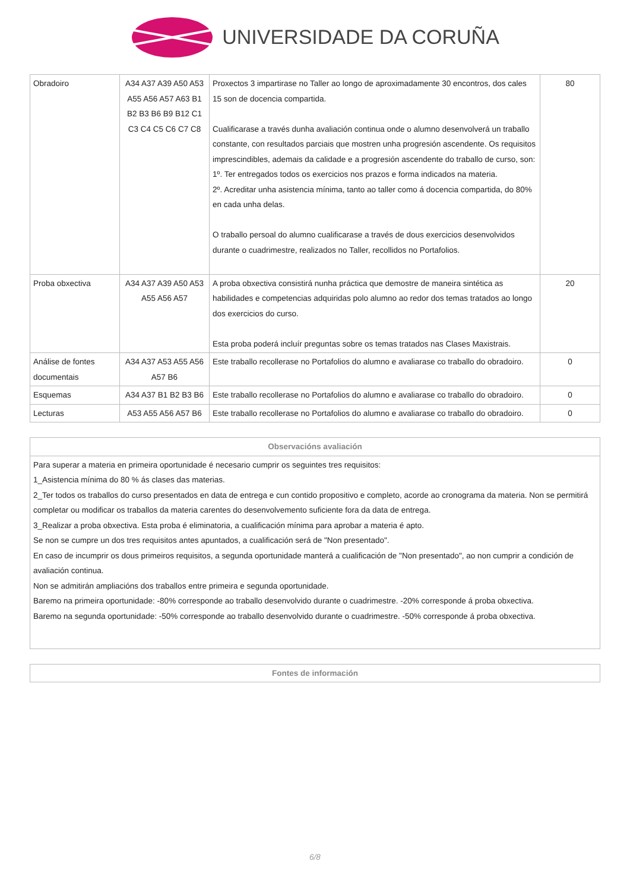UNIVERSIDADE DA CORUÑA
| Obradoiro | A34 A37 A39 A50 A53 A55 A56 A57 A63 B1 B2 B3 B6 B9 B12 C1 C3 C4 C5 C6 C7 C8 | Proxectos 3 impartirase no Taller ao longo de aproximadamente 30 encontros, dos cales 15 son de docencia compartida. Cualificarase a través dunha avaliación continua onde o alumno desenvolverá un traballo constante, con resultados parciais que mostren unha progresión ascendente. Os requisitos imprescindibles, ademais da calidade e a progresión ascendente do traballo de curso, son: 1º. Ter entregados todos os exercicios nos prazos e forma indicados na materia. 2º. Acreditar unha asistencia mínima, tanto ao taller como á docencia compartida, do 80% en cada unha delas. O traballo persoal do alumno cualificarase a través de dous exercicios desenvolvidos durante o cuadrimestre, realizados no Taller, recollidos no Portafolios. | 80 |
| Proba obxectiva | A34 A37 A39 A50 A53 A55 A56 A57 | A proba obxectiva consistirá nunha práctica que demostre de maneira sintética as habilidades e competencias adquiridas polo alumno ao redor dos temas tratados ao longo dos exercicios do curso. Esta proba poderá incluír preguntas sobre os temas tratados nas Clases Maxistrais. | 20 |
| Análise de fontes documentais | A34 A37 A53 A55 A56 A57 B6 | Este traballo recollerase no Portafolios do alumno e avaliarase co traballo do obradoiro. | 0 |
| Esquemas | A34 A37 B1 B2 B3 B6 | Este traballo recollerase no Portafolios do alumno e avaliarase co traballo do obradoiro. | 0 |
| Lecturas | A53 A55 A56 A57 B6 | Este traballo recollerase no Portafolios do alumno e avaliarase co traballo do obradoiro. | 0 |
| Observacións avaliación |
| --- |
| Para superar a materia en primeira oportunidade é necesario cumprir os seguintes tres requisitos: 1_Asistencia mínima do 80 % ás clases das materias. 2_Ter todos os traballos do curso presentados en data de entrega e cun contido propositivo e completo, acorde ao cronograma da materia. Non se permitirá completar ou modificar os traballos da materia carentes do desenvolvemento suficiente fora da data de entrega. 3_Realizar a proba obxectiva. Esta proba é eliminatoria, a cualificación mínima para aprobar a materia é apto. Se non se cumpre un dos tres requisitos antes apuntados, a cualificación será de "Non presentado". En caso de incumprir os dous primeiros requisitos, a segunda oportunidade manterá a cualificación de "Non presentado", ao non cumprir a condición de avaliación continua. Non se admitirán ampliacións dos traballos entre primeira e segunda oportunidade. Baremo na primeira oportunidade: -80% corresponde ao traballo desenvolvido durante o cuadrimestre. -20% corresponde á proba obxectiva. Baremo na segunda oportunidade: -50% corresponde ao traballo desenvolvido durante o cuadrimestre. -50% corresponde á proba obxectiva. |
| Fontes de información |
| --- |
6/8